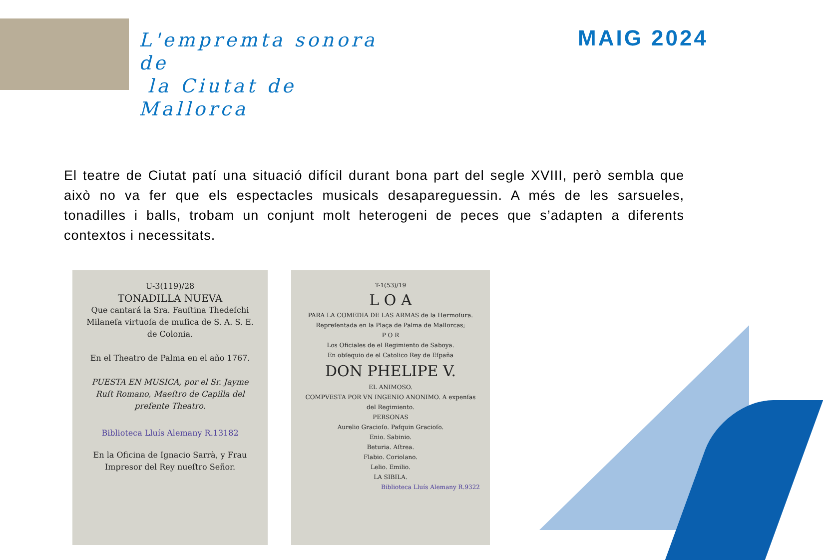L'empremta sonora de
la Ciutat de Mallorca
MAIG 2024
El teatre de Ciutat patí una situació difícil durant bona part del segle XVIII, però sembla que això no va fer que els espectacles musicals desapareguessin. A més de les sarsueles, tonadilles i balls, trobam un conjunt molt heterogeni de peces que s’adapten a diferents contextos i necessitats.
U-3(119)/28
TONADILLA NUEVA
Que cantará la Sra. Fauſtina Thedeſchi Milaneſa virtuoſa de muſica de S. A. S. E. de Colonia.
En el Theatro de Palma en el año 1767.
PUESTA EN MUSICA, por el Sr. Jayme Ruſt Romano, Maeſtro de Capilla del preſente Theatro.
Biblioteca Lluís Alemany R.13182
En la Oficina de Ignacio Sarrà, y Frau Impresor del Rey nueſtro Señor.
T-1(53)/19
L O A
PARA LA COMEDIA DE LAS ARMAS de la Hermoſura.
Repreſentada en la Plaça de Palma de Mallorcas;
P O R
Los Oficiales de el Regimiento de Saboya.
En obſequio de el Catolico Rey de Eſpaña
DON PHELIPE V.
EL ANIMOSO.
COMPVESTA POR VN INGENIO ANONIMO. A expenſas del Regimiento.
PERSONAS
Aurelio Gracioſo. Pafquin Gracioſo.
Enio. Sabinio.
Beturia. Aſtrea.
Flabio. Coriolano.
Lelio. Emilio.
LA SIBILA.
Biblioteca Lluís Alemany R.9322